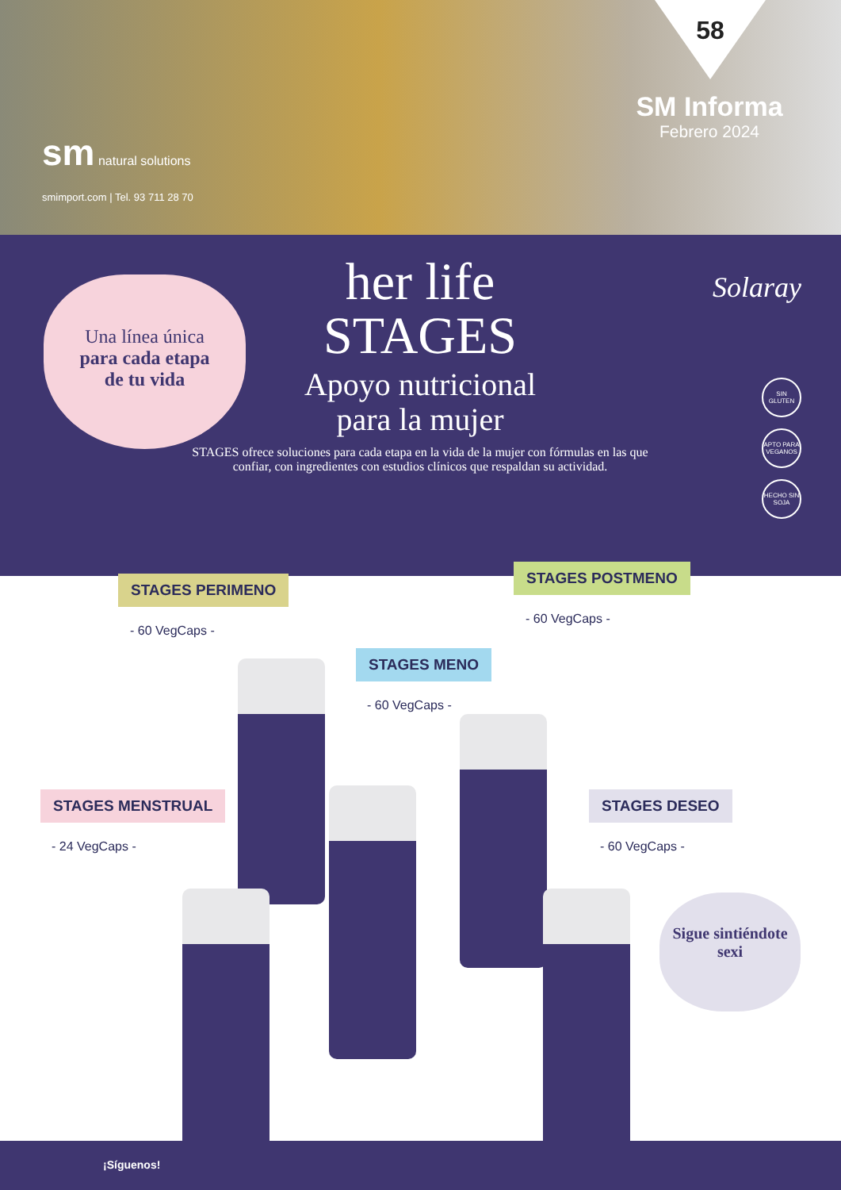58
SM Informa
Febrero 2024
sm natural solutions
smimport.com | Tel. 93 711 28 70
Una línea única
para cada etapa
de tu vida
Solaray
her life
STAGES
Apoyo nutricional
para la mujer
STAGES ofrece soluciones para cada etapa en la vida de la mujer con fórmulas en las que confiar, con ingredientes con estudios clínicos que respaldan su actividad.
SIN GLUTEN
APTO PARA VEGANOS
HECHO SIN SOJA
STAGES PERIMENO
- 60 VegCaps -
STAGES POSTMENO
- 60 VegCaps -
STAGES MENO
- 60 VegCaps -
STAGES MENSTRUAL
- 24 VegCaps -
STAGES DESEO
- 60 VegCaps -
Sigue sintiéndote sexi
¡Síguenos!